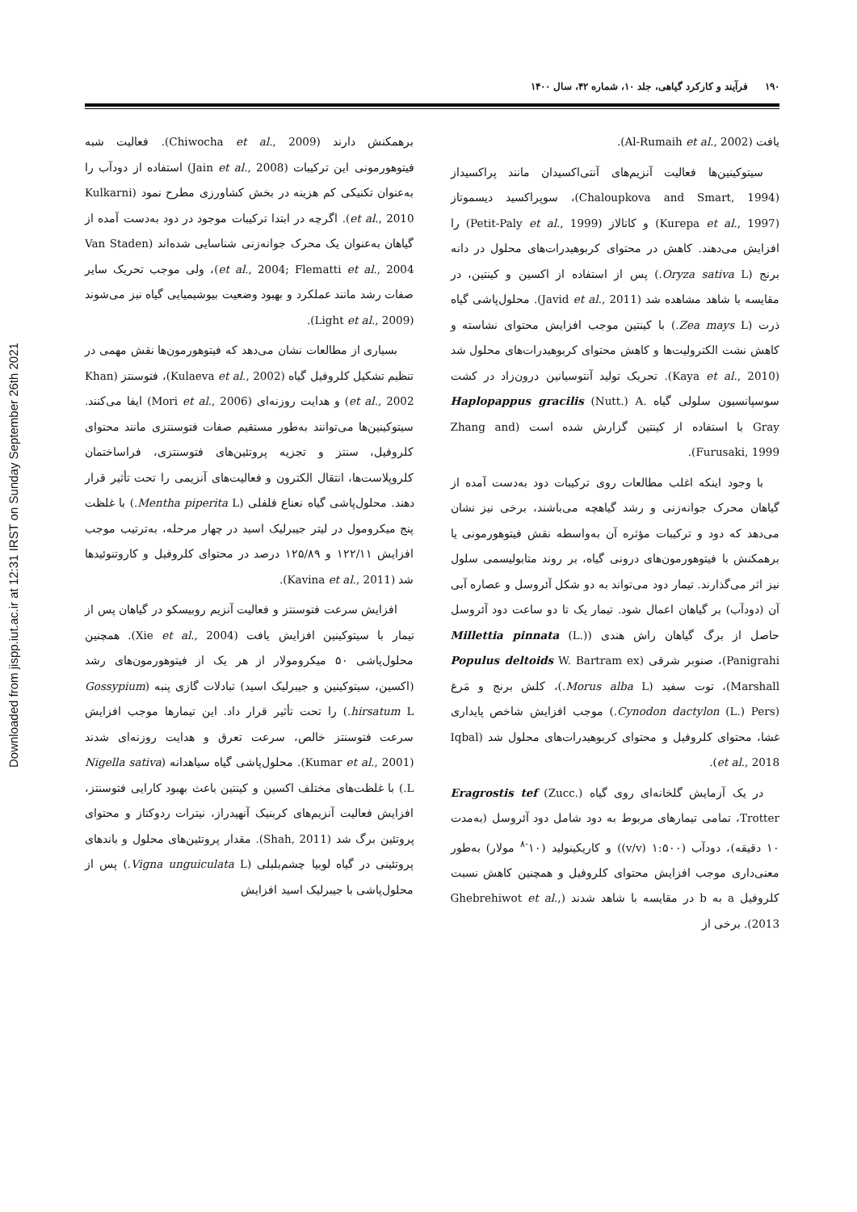Downloaded from jispp.iut.ac.ir at 12:31 IRST on Sunday September 26th 2021
۱۹۰ فرآیند و کارکرد گیاهی، جلد ۱۰، شماره ۴۲، سال ۱۴۰۰
برهمکنش دارند (Chiwocha et al., 2009). فعالیت شبه فیتوهورمونی این ترکیبات (Jain et al., 2008) استفاده از دودآب را به‌عنوان تکنیکی کم هزینه در بخش کشاورزی مطرح نمود (Kulkarni et al., 2010). اگرچه در ابتدا ترکیبات موجود در دود به‌دست آمده از گیاهان به‌عنوان یک محرک جوانه‌زنی شناسایی شده‌اند (Van Staden et al., 2004; Flematti et al., 2004)، ولی موجب تحریک سایر صفات رشد مانند عملکرد و بهبود وضعیت بیوشیمیایی گیاه نیز می‌شوند (Light et al., 2009).
بسیاری از مطالعات نشان می‌دهد که فیتوهورمون‌ها نقش مهمی در تنظیم تشکیل کلروفیل گیاه (Kulaeva et al., 2002)، فتوسنتز (Khan et al., 2002) و هدایت روزنه‌ای (Mori et al., 2006) ایفا می‌کنند. سیتوکینین‌ها می‌توانند به‌طور مستقیم صفات فتوسنتزی مانند محتوای کلروفیل، سنتز و تجزیه پروتئین‌های فتوسنتزی، فراساختمان کلروپلاست‌ها، انتقال الکترون و فعالیت‌های آنزیمی را تحت تأثیر قرار دهند. محلول‌پاشی گیاه نعناع فلفلی (Mentha piperita L.) با غلظت پنج میکرومول در لیتر جیبرلیک اسید در چهار مرحله، به‌ترتیب موجب افزایش ۱۲۲/۱۱ و ۱۲۵/۸۹ درصد در محتوای کلروفیل و کاروتنوئیدها شد (Kavina et al., 2011).
افزایش سرعت فتوسنتز و فعالیت آنزیم روبیسکو در گیاهان پس از تیمار با سیتوکینین افزایش یافت (Xie et al., 2004). همچنین محلول‌پاشی ۵۰ میکرومولار از هر یک از فیتوهورمون‌های رشد (اکسین، سیتوکینین و جیبرلیک اسید) تبادلات گازی پنبه (Gossypium hirsatum L.) را تحت تأثیر قرار داد. این تیمارها موجب افزایش سرعت فتوسنتز خالص، سرعت تعرق و هدایت روزنه‌ای شدند (Kumar et al., 2001). محلول‌پاشی گیاه سیاهدانه (Nigella sativa L.) با غلظت‌های مختلف اکسین و کینتین باعث بهبود کارایی فتوسنتز، افزایش فعالیت آنزیم‌های کربنیک آنهیدراز، نیترات ردوکتاز و محتوای پروتئین برگ شد (Shah, 2011). مقدار پروتئین‌های محلول و باندهای پروتئینی در گیاه لوبیا چشم‌بلبلی (Vigna unguiculata L.) پس از محلول‌پاشی با جیبرلیک اسید افزایش
یافت (Al-Rumaih et al., 2002).
سیتوکینین‌ها فعالیت آنزیم‌های آنتی‌اکسیدان مانند پراکسیداز (Chaloupkova and Smart, 1994)، سوپراکسید دیسموتاز (Kurepa et al., 1997) و کاتالاز (Petit-Paly et al., 1999) را افزایش می‌دهند. کاهش در محتوای کربوهیدرات‌های محلول در دانه برنج (Oryza sativa L.) پس از استفاده از اکسین و کینتین، در مقایسه با شاهد مشاهده شد (Javid et al., 2011). محلول‌پاشی گیاه ذرت (Zea mays L.) با کینتین موجب افزایش محتوای نشاسته و کاهش نشت الکترولیت‌ها و کاهش محتوای کربوهیدرات‌های محلول شد (Kaya et al., 2010). تحریک تولید آنتوسیانین درون‌زاد در کشت سوسپانسیون سلولی گیاه Haplopappus gracilis (Nutt.) A. Gray با استفاده از کینتین گزارش شده است (Zhang and Furusaki, 1999).
با وجود اینکه اغلب مطالعات روی ترکیبات دود به‌دست آمده از گیاهان محرک جوانه‌زنی و رشد گیاهچه می‌باشند، برخی نیز نشان می‌دهد که دود و ترکیبات مؤثره آن به‌واسطه نقش فیتوهورمونی یا برهمکنش با فیتوهورمون‌های درونی گیاه، بر روند متابولیسمی سلول نیز اثر می‌گذارند. تیمار دود می‌تواند به دو شکل آئروسل و عصاره آبی آن (دودآب) بر گیاهان اعمال شود. تیمار یک تا دو ساعت دود آئروسل حاصل از برگ گیاهان راش هندی (Millettia pinnata (L.) Panigrahi)، صنوبر شرقی (Populus deltoids W. Bartram ex Marshall)، توت سفید (Morus alba L.)، کلش برنج و مَرغ (Cynodon dactylon (L.) Pers.) موجب افزایش شاخص پایداری غشا، محتوای کلروفیل و محتوای کربوهیدرات‌های محلول شد (Iqbal et al., 2018).
در یک آزمایش گلخانه‌ای روی گیاه Eragrostis tef (Zucc.) Trotter، تمامی تیمارهای مربوط به دود شامل دود آئروسل (به‌مدت ۱۰ دقیقه)، دودآب (۱:۵۰۰ (v/v)) و کاریکینولید (۱۰<sup>-۸</sup> مولار) به‌طور معنی‌داری موجب افزایش محتوای کلروفیل و همچنین کاهش نسبت کلروفیل a به b در مقایسه با شاهد شدند (Ghebrehiwot et al., 2013). برخی از